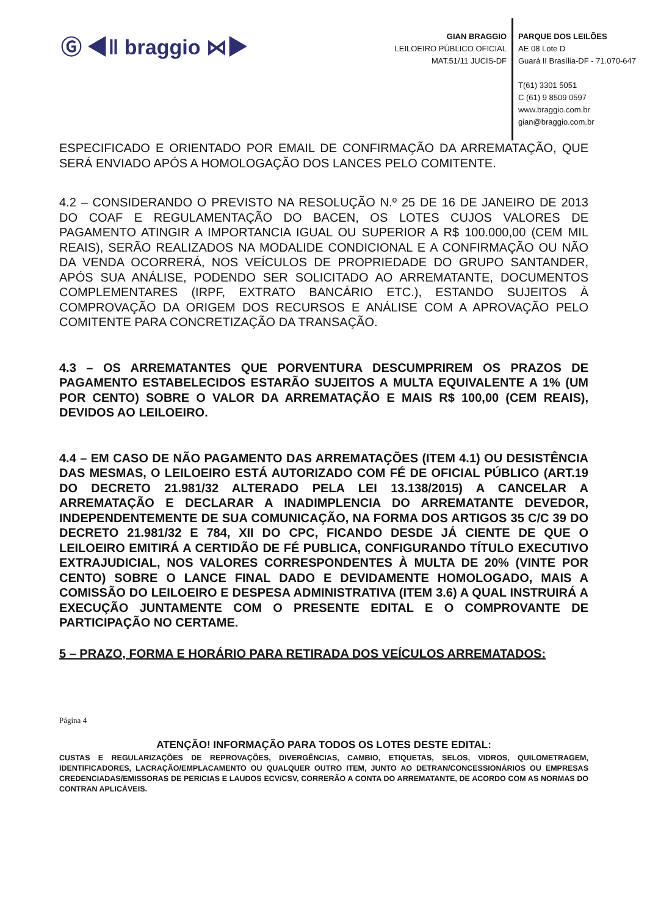Ⓖ ◀‖ braggio ⋈▶
GIAN BRAGGIO
LEILOEIRO PÚBLICO OFICIAL
MAT.51/11 JUCIS-DF
PARQUE DOS LEILÕES
AE 08 Lote D
Guará II Brasília-DF - 71.070-647
T(61) 3301 5051
C (61) 9 8509 0597
www.braggio.com.br
gian@braggio.com.br
ESPECIFICADO E ORIENTADO POR EMAIL DE CONFIRMAÇÃO DA ARREMATAÇÃO, QUE SERÁ ENVIADO APÓS A HOMOLOGAÇÃO DOS LANCES PELO COMITENTE.
4.2 – CONSIDERANDO O PREVISTO NA RESOLUÇÃO N.º 25 DE 16 DE JANEIRO DE 2013 DO COAF E REGULAMENTAÇÃO DO BACEN, OS LOTES CUJOS VALORES DE PAGAMENTO ATINGIR A IMPORTANCIA IGUAL OU SUPERIOR A R$ 100.000,00 (CEM MIL REAIS), SERÃO REALIZADOS NA MODALIDE CONDICIONAL E A CONFIRMAÇÃO OU NÃO DA VENDA OCORRERÁ, NOS VEÍCULOS DE PROPRIEDADE DO GRUPO SANTANDER, APÓS SUA ANÁLISE, PODENDO SER SOLICITADO AO ARREMATANTE, DOCUMENTOS COMPLEMENTARES (IRPF, EXTRATO BANCÁRIO ETC.), ESTANDO SUJEITOS À COMPROVAÇÃO DA ORIGEM DOS RECURSOS E ANÁLISE COM A APROVAÇÃO PELO COMITENTE PARA CONCRETIZAÇÃO DA TRANSAÇÃO.
4.3 – OS ARREMATANTES QUE PORVENTURA DESCUMPRIREM OS PRAZOS DE PAGAMENTO ESTABELECIDOS ESTARÃO SUJEITOS A MULTA EQUIVALENTE A 1% (UM POR CENTO) SOBRE O VALOR DA ARREMATAÇÃO E MAIS R$ 100,00 (CEM REAIS), DEVIDOS AO LEILOEIRO.
4.4 – EM CASO DE NÃO PAGAMENTO DAS ARREMATAÇÕES (ITEM 4.1) OU DESISTÊNCIA DAS MESMAS, O LEILOEIRO ESTÁ AUTORIZADO COM FÉ DE OFICIAL PÚBLICO (ART.19 DO DECRETO 21.981/32 ALTERADO PELA LEI 13.138/2015) A CANCELAR A ARREMATAÇÃO E DECLARAR A INADIMPLENCIA DO ARREMATANTE DEVEDOR, INDEPENDENTEMENTE DE SUA COMUNICAÇÃO, NA FORMA DOS ARTIGOS 35 C/C 39 DO DECRETO 21.981/32 E 784, XII DO CPC, FICANDO DESDE JÁ CIENTE DE QUE O LEILOEIRO EMITIRÁ A CERTIDÃO DE FÉ PUBLICA, CONFIGURANDO TÍTULO EXECUTIVO EXTRAJUDICIAL, NOS VALORES CORRESPONDENTES À MULTA DE 20% (VINTE POR CENTO) SOBRE O LANCE FINAL DADO E DEVIDAMENTE HOMOLOGADO, MAIS A COMISSÃO DO LEILOEIRO E DESPESA ADMINISTRATIVA (ITEM 3.6) A QUAL INSTRUIRÁ A EXECUÇÃO JUNTAMENTE COM O PRESENTE EDITAL E O COMPROVANTE DE PARTICIPAÇÃO NO CERTAME.
5 – PRAZO, FORMA E HORÁRIO PARA RETIRADA DOS VEÍCULOS ARREMATADOS:
Página 4
ATENÇÃO! INFORMAÇÃO PARA TODOS OS LOTES DESTE EDITAL:
CUSTAS E REGULARIZAÇÕES DE REPROVAÇÕES, DIVERGÊNCIAS, CAMBIO, ETIQUETAS, SELOS, VIDROS, QUILOMETRAGEM, IDENTIFICADORES, LACRAÇÃO/EMPLACAMENTO OU QUALQUER OUTRO ITEM, JUNTO AO DETRAN/CONCESSIONÁRIOS OU EMPRESAS CREDENCIADAS/EMISSORAS DE PERICIAS E LAUDOS ECV/CSV, CORRERÃO A CONTA DO ARREMATANTE, DE ACORDO COM AS NORMAS DO CONTRAN APLICÁVEIS.